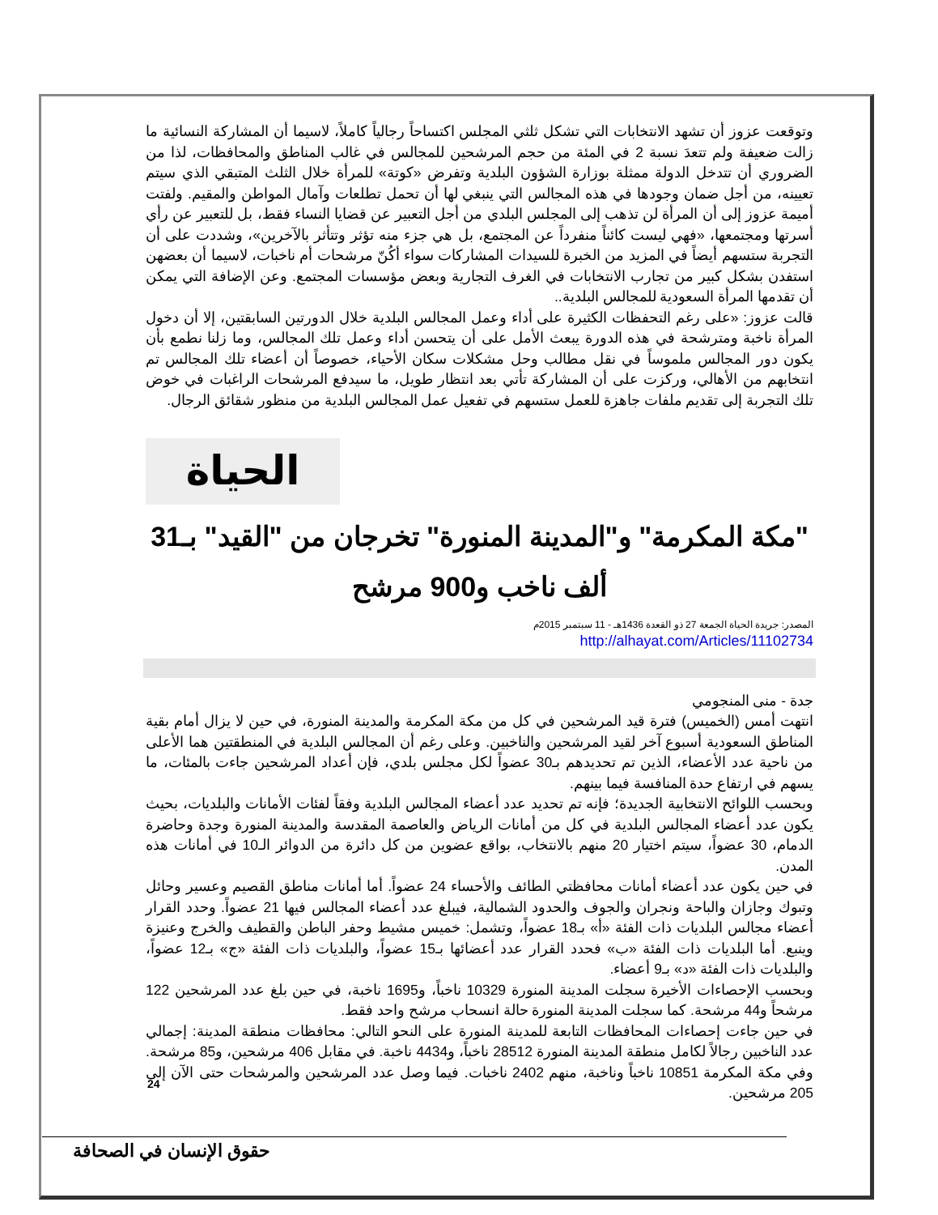وتوقعت عزوز أن تشهد الانتخابات التي تشكل ثلثي المجلس اكتساحاً رجالياً كاملاً، لاسيما أن المشاركة النسائية ما زالت ضعيفة ولم تتعدَ نسبة 2 في المئة من حجم المرشحين للمجالس في غالب المناطق والمحافظات، لذا من الضروري أن تتدخل الدولة ممثلة بوزارة الشؤون البلدية وتفرض «كوتة» للمرأة خلال الثلث المتبقي الذي سيتم تعيينه، من أجل ضمان وجودها في هذه المجالس التي ينبغي لها أن تحمل تطلعات وآمال المواطن والمقيم. ولفتت أميمة عزوز إلى أن المرأة لن تذهب إلى المجلس البلدي من أجل التعبير عن قضايا النساء فقط، بل للتعبير عن رأي أسرتها ومجتمعها، «فهي ليست كائناً منفرداً عن المجتمع، بل هي جزء منه تؤثر وتتأثر بالآخرين»، وشددت على أن التجربة ستسهم أيضاً في المزيد من الخبرة للسيدات المشاركات سواء أكُنّ مرشحات أم ناخبات، لاسيما أن بعضهن استفدن بشكل كبير من تجارب الانتخابات في الغرف التجارية وبعض مؤسسات المجتمع. وعن الإضافة التي يمكن أن تقدمها المرأة السعودية للمجالس البلدية..
قالت عزوز: «على رغم التحفظات الكثيرة على أداء وعمل المجالس البلدية خلال الدورتين السابقتين، إلا أن دخول المرأة ناخبة ومترشحة في هذه الدورة يبعث الأمل على أن يتحسن أداء وعمل تلك المجالس، وما زلنا نطمع بأن يكون دور المجالس ملموساً في نقل مطالب وحل مشكلات سكان الأحياء، خصوصاً أن أعضاء تلك المجالس تم انتخابهم من الأهالي، وركزت على أن المشاركة تأتي بعد انتظار طويل، ما سيدفع المرشحات الراغبات في خوض تلك التجربة إلى تقديم ملفات جاهزة للعمل ستسهم في تفعيل عمل المجالس البلدية من منظور شقائق الرجال.
الحياة
"مكة المكرمة" و"المدينة المنورة" تخرجان من "القيد" بـ31 ألف ناخب و900 مرشح
المصدر: جريدة الحياة الجمعة 27 ذو القعدة 1436هـ - 11 سبتمبر 2015م
http://alhayat.com/Articles/11102734
جدة - منى المنجومي
انتهت أمس (الخميس) فترة قيد المرشحين في كل من مكة المكرمة والمدينة المنورة، في حين لا يزال أمام بقية المناطق السعودية أسبوع آخر لقيد المرشحين والناخبين. وعلى رغم أن المجالس البلدية في المنطقتين هما الأعلى من ناحية عدد الأعضاء، الذين تم تحديدهم بـ30 عضواً لكل مجلس بلدي، فإن أعداد المرشحين جاءت بالمئات، ما يسهم في ارتفاع حدة المنافسة فيما بينهم.
وبحسب اللوائح الانتخابية الجديدة؛ فإنه تم تحديد عدد أعضاء المجالس البلدية وفقاً لفئات الأمانات والبلديات، بحيث يكون عدد أعضاء المجالس البلدية في كل من أمانات الرياض والعاصمة المقدسة والمدينة المنورة وجدة وحاضرة الدمام، 30 عضواً، سيتم اختيار 20 منهم بالانتخاب، بواقع عضوين من كل دائرة من الدوائر الـ10 في أمانات هذه المدن.
في حين يكون عدد أعضاء أمانات محافظتي الطائف والأحساء 24 عضواً. أما أمانات مناطق القصيم وعسير وحائل وتبوك وجازان والباحة ونجران والجوف والحدود الشمالية، فيبلغ عدد أعضاء المجالس فيها 21 عضواً. وحدد القرار أعضاء مجالس البلديات ذات الفئة «أ» بـ18 عضواً، وتشمل: خميس مشيط وحفر الباطن والقطيف والخرج وعنيزة وينبع. أما البلديات ذات الفئة «ب» فحدد القرار عدد أعضائها بـ15 عضواً، والبلديات ذات الفئة «ج» بـ12 عضواً، والبلديات ذات الفئة «د» بـ9 أعضاء.
وبحسب الإحصاءات الأخيرة سجلت المدينة المنورة 10329 ناخباً، و1695 ناخبة، في حين بلغ عدد المرشحين 122 مرشحاً و44 مرشحة. كما سجلت المدينة المنورة حالة انسحاب مرشح واحد فقط.
في حين جاءت إحصاءات المحافظات التابعة للمدينة المنورة على النحو التالي: محافظات منطقة المدينة: إجمالي عدد الناخبين رجالاً لكامل منطقة المدينة المنورة 28512 ناخباً، و4434 ناخبة. في مقابل 406 مرشحين، و85 مرشحة. وفي مكة المكرمة 10851 ناخباً وناخبة، منهم 2402 ناخبات. فيما وصل عدد المرشحين والمرشحات حتى الآن إلى 205 مرشحين.
24
حقوق الإنسان في الصحافة